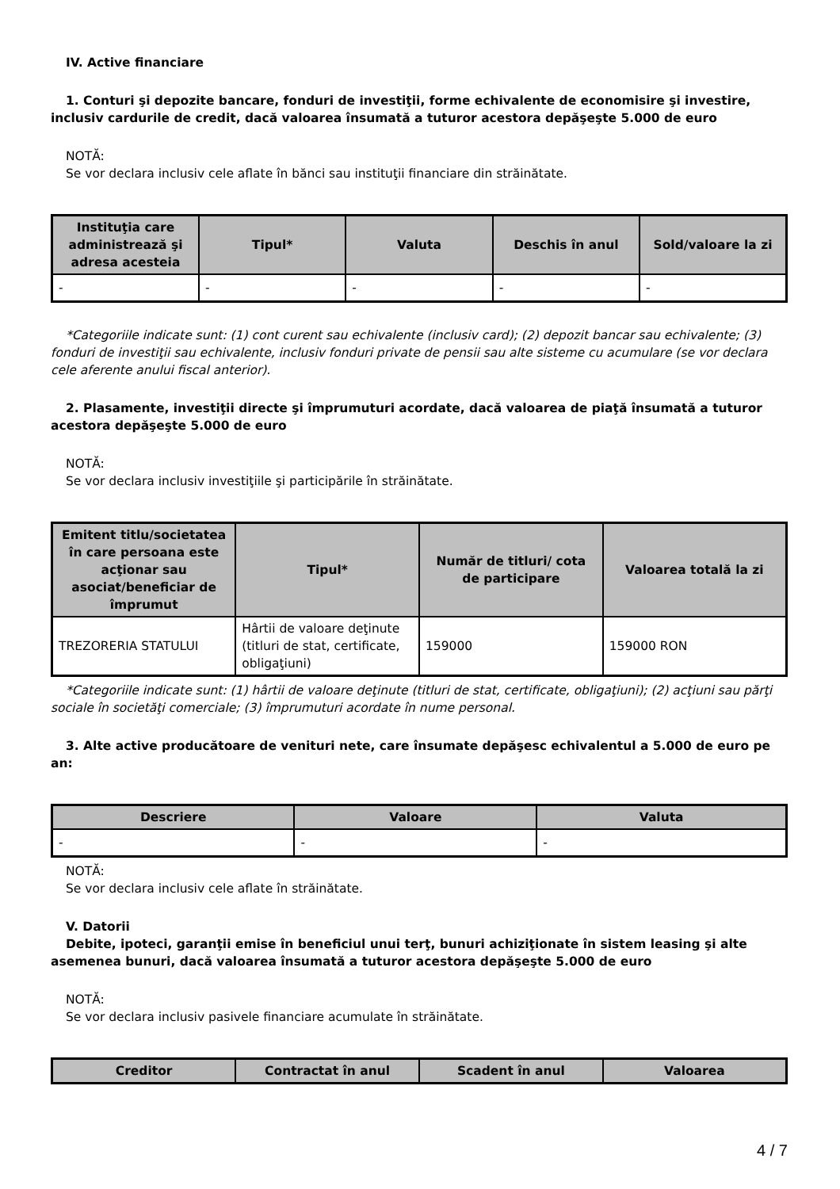IV. Active financiare
1. Conturi şi depozite bancare, fonduri de investiţii, forme echivalente de economisire şi investire, inclusiv cardurile de credit, dacă valoarea însumată a tuturor acestora depăşeşte 5.000 de euro
NOTĂ:
Se vor declara inclusiv cele aflate în bănci sau instituţii financiare din străinătate.
| Instituţia care administrează şi adresa acesteia | Tipul* | Valuta | Deschis în anul | Sold/valoare la zi |
| --- | --- | --- | --- | --- |
| - | - | - | - | - |
*Categoriile indicate sunt: (1) cont curent sau echivalente (inclusiv card); (2) depozit bancar sau echivalente; (3) fonduri de investiţii sau echivalente, inclusiv fonduri private de pensii sau alte sisteme cu acumulare (se vor declara cele aferente anului fiscal anterior).
2. Plasamente, investiţii directe şi împrumuturi acordate, dacă valoarea de piaţă însumată a tuturor acestora depăşeşte 5.000 de euro
NOTĂ:
Se vor declara inclusiv investiţiile şi participările în străinătate.
| Emitent titlu/societatea în care persoana este acţionar sau asociat/beneficiar de împrumut | Tipul* | Număr de titluri/ cota de participare | Valoarea totală la zi |
| --- | --- | --- | --- |
| TREZORERIA STATULUI | Hârtii de valoare deţinute (titluri de stat, certificate, obligaţiuni) | 159000 | 159000 RON |
*Categoriile indicate sunt: (1) hârtii de valoare deţinute (titluri de stat, certificate, obligaţiuni); (2) acţiuni sau părţi sociale în societăţi comerciale; (3) împrumuturi acordate în nume personal.
3. Alte active producătoare de venituri nete, care însumate depăşesc echivalentul a 5.000 de euro pe an:
| Descriere | Valoare | Valuta |
| --- | --- | --- |
| - | - | - |
NOTĂ:
Se vor declara inclusiv cele aflate în străinătate.
V. Datorii
Debite, ipoteci, garanţii emise în beneficiul unui terţ, bunuri achiziţionate în sistem leasing şi alte asemenea bunuri, dacă valoarea însumată a tuturor acestora depăşeşte 5.000 de euro
NOTĂ:
Se vor declara inclusiv pasivele financiare acumulate în străinătate.
| Creditor | Contractat în anul | Scadent în anul | Valoarea |
| --- | --- | --- | --- |
4 / 7